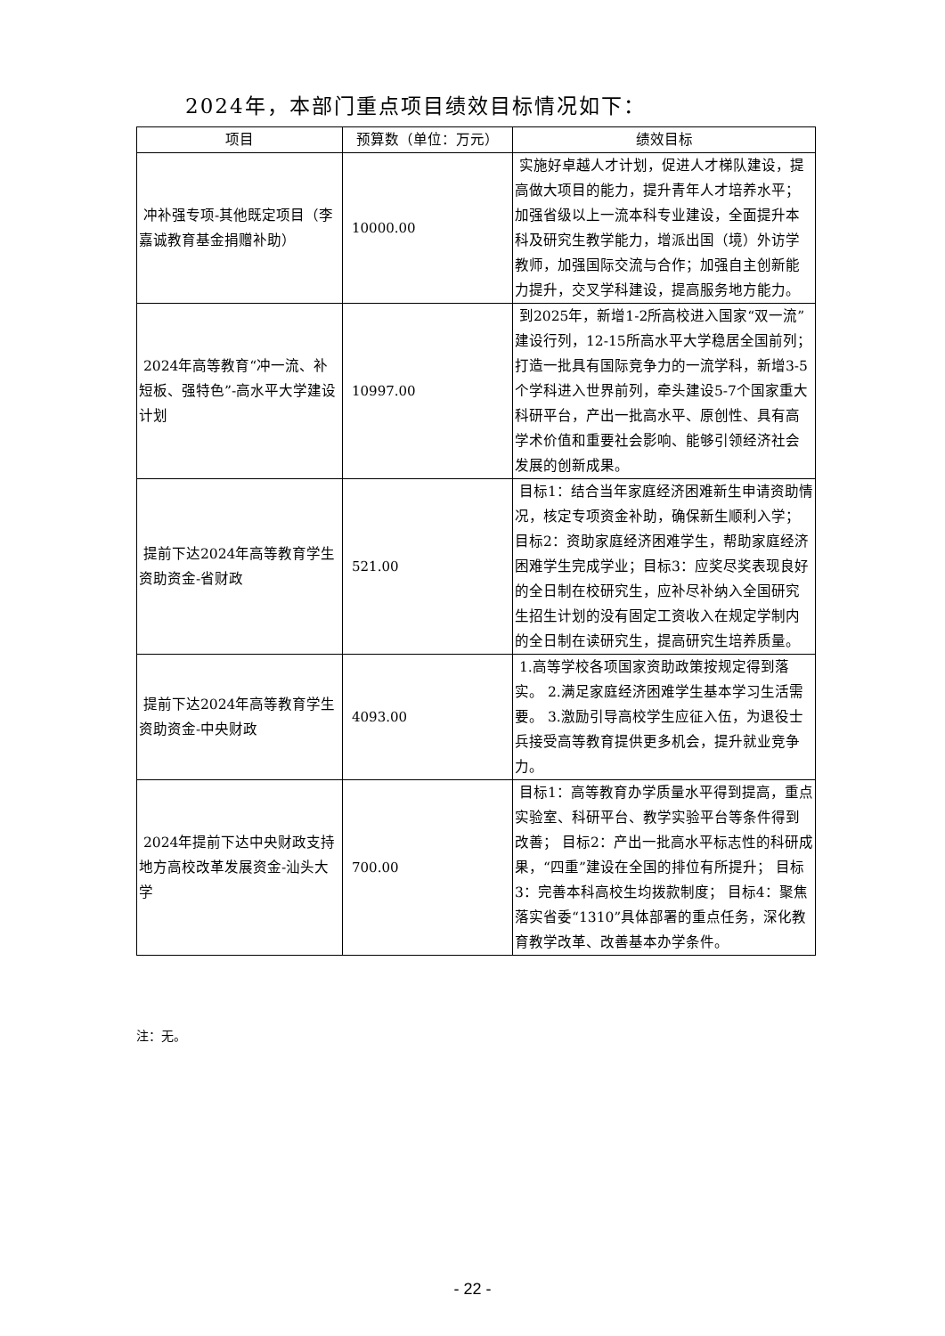2024年，本部门重点项目绩效目标情况如下：
| 项目 | 预算数（单位：万元） | 绩效目标 |
| --- | --- | --- |
| 冲补强专项-其他既定项目（李嘉诚教育基金捐赠补助） | 10000.00 | 实施好卓越人才计划，促进人才梯队建设，提高做大项目的能力，提升青年人才培养水平；加强省级以上一流本科专业建设，全面提升本科及研究生教学能力，增派出国（境）外访学教师，加强国际交流与合作；加强自主创新能力提升，交叉学科建设，提高服务地方能力。 |
| 2024年高等教育“冲一流、补短板、强特色”-高水平大学建设计划 | 10997.00 | 到2025年，新增1-2所高校进入国家“双一流”建设行列，12-15所高水平大学稳居全国前列；打造一批具有国际竞争力的一流学科，新增3-5个学科进入世界前列，牵头建设5-7个国家重大科研平台，产出一批高水平、原创性、具有高学术价值和重要社会影响、能够引领经济社会发展的创新成果。 |
| 提前下达2024年高等教育学生资助资金-省财政 | 521.00 | 目标1：结合当年家庭经济困难新生申请资助情况，核定专项资金补助，确保新生顺利入学； 目标2：资助家庭经济困难学生，帮助家庭经济困难学生完成学业；目标3：应奖尽奖表现良好的全日制在校研究生，应补尽补纳入全国研究生招生计划的没有固定工资收入在规定学制内的全日制在读研究生，提高研究生培养质量。 |
| 提前下达2024年高等教育学生资助资金-中央财政 | 4093.00 | 1.高等学校各项国家资助政策按规定得到落实。 2.满足家庭经济困难学生基本学习生活需要。 3.激励引导高校学生应征入伍，为退役士兵接受高等教育提供更多机会，提升就业竞争力。 |
| 2024年提前下达中央财政支持地方高校改革发展资金-汕头大学 | 700.00 | 目标1：高等教育办学质量水平得到提高，重点实验室、科研平台、教学实验平台等条件得到改善； 目标2：产出一批高水平标志性的科研成果，“四重”建设在全国的排位有所提升； 目标3：完善本科高校生均拨款制度； 目标4：聚焦落实省委“1310”具体部署的重点任务，深化教育教学改革、改善基本办学条件。 |
注：无。
- 22 -